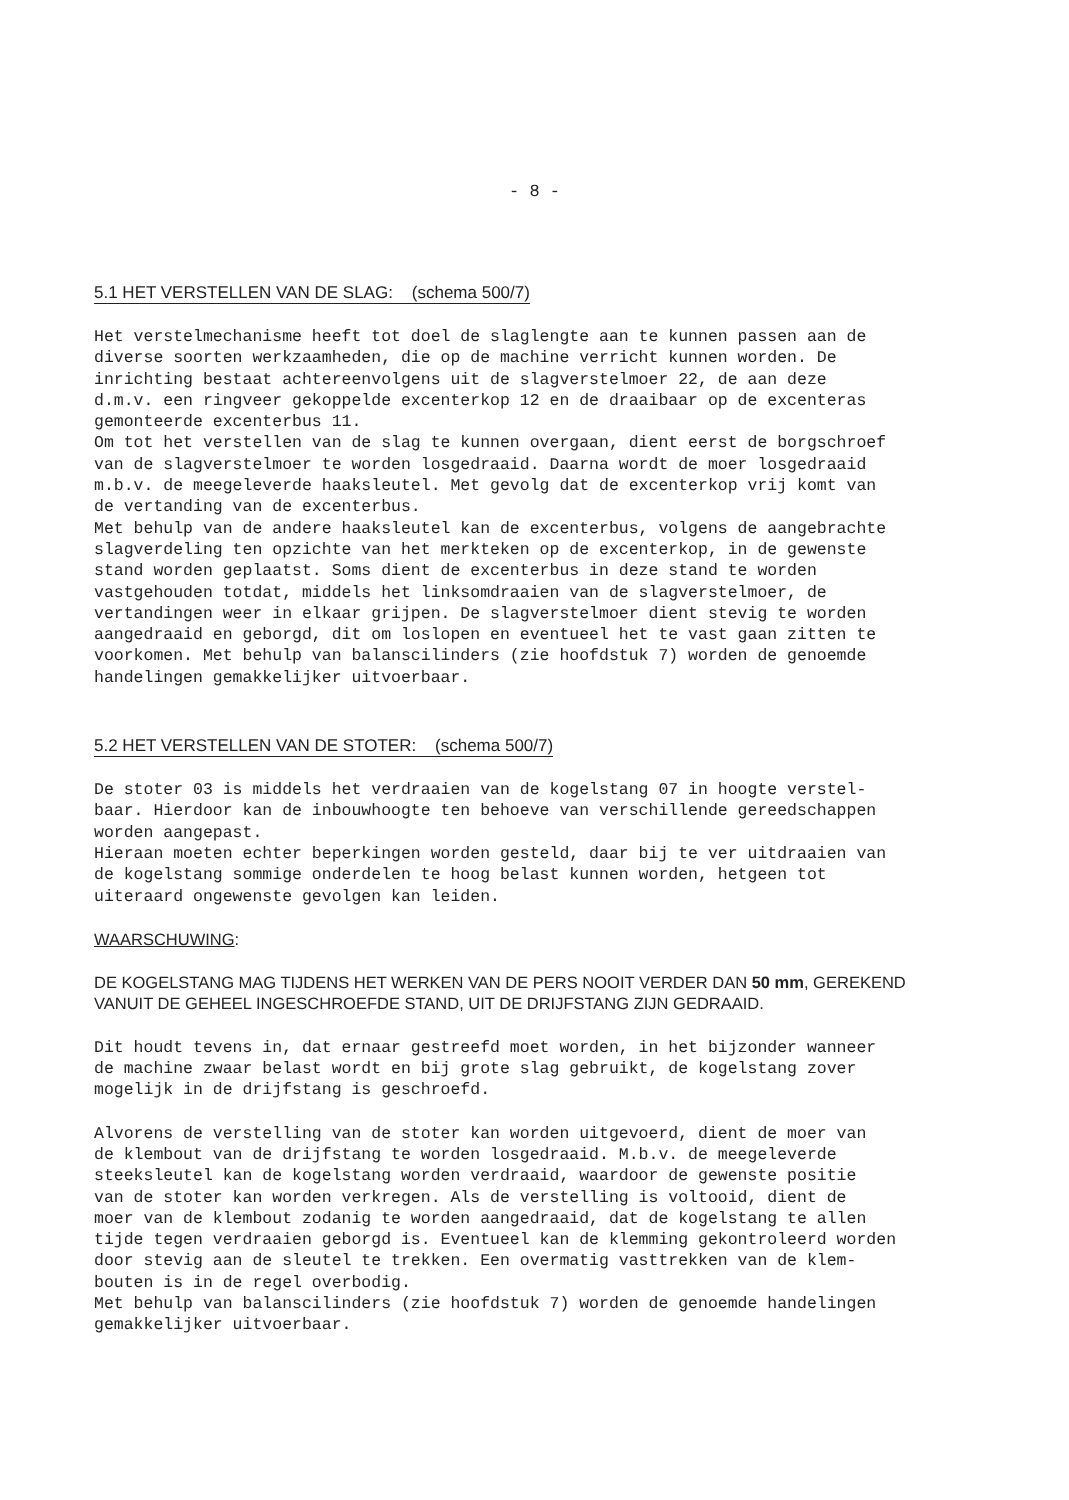- 8 -
5.1 HET VERSTELLEN VAN DE SLAG: (schema 500/7)
Het verstelmechanisme heeft tot doel de slaglengte aan te kunnen passen aan de diverse soorten werkzaamheden, die op de machine verricht kunnen worden. De inrichting bestaat achtereenvolgens uit de slagverstelmoer 22, de aan deze d.m.v. een ringveer gekoppelde excenterkop 12 en de draaibaar op de excenteras gemonteerde excenterbus 11. Om tot het verstellen van de slag te kunnen overgaan, dient eerst de borgschroef van de slagverstelmoer te worden losgedraaid. Daarna wordt de moer losgedraaid m.b.v. de meegeleverde haaksleutel. Met gevolg dat de excenterkop vrij komt van de vertanding van de excenterbus. Met behulp van de andere haaksleutel kan de excenterbus, volgens de aangebrachte slagverdeling ten opzichte van het merkteken op de excenterkop, in de gewenste stand worden geplaatst. Soms dient de excenterbus in deze stand te worden vastgehouden totdat, middels het linksomdraaien van de slagverstelmoer, de vertandingen weer in elkaar grijpen. De slagverstelmoer dient stevig te worden aangedraaid en geborgd, dit om loslopen en eventueel het te vast gaan zitten te voorkomen. Met behulp van balanscilinders (zie hoofdstuk 7) worden de genoemde handelingen gemakkelijker uitvoerbaar.
5.2 HET VERSTELLEN VAN DE STOTER: (schema 500/7)
De stoter 03 is middels het verdraaien van de kogelstang 07 in hoogte verstel- baar. Hierdoor kan de inbouwhoogte ten behoeve van verschillende gereedschappen worden aangepast. Hieraan moeten echter beperkingen worden gesteld, daar bij te ver uitdraaien van de kogelstang sommige onderdelen te hoog belast kunnen worden, hetgeen tot uiteraard ongewenste gevolgen kan leiden.
WAARSCHUWING:
DE KOGELSTANG MAG TIJDENS HET WERKEN VAN DE PERS NOOIT VERDER DAN 50 mm, GEREKEND VANUIT DE GEHEEL INGESCHROEFDE STAND, UIT DE DRIJFSTANG ZIJN GEDRAAID.
Dit houdt tevens in, dat ernaar gestreefd moet worden, in het bijzonder wanneer de machine zwaar belast wordt en bij grote slag gebruikt, de kogelstang zover mogelijk in de drijfstang is geschroefd.
Alvorens de verstelling van de stoter kan worden uitgevoerd, dient de moer van de klembout van de drijfstang te worden losgedraaid. M.b.v. de meegeleverde steeksleutel kan de kogelstang worden verdraaid, waardoor de gewenste positie van de stoter kan worden verkregen. Als de verstelling is voltooid, dient de moer van de klembout zodanig te worden aangedraaid, dat de kogelstang te allen tijde tegen verdraaien geborgd is. Eventueel kan de klemming gekontroleerd worden door stevig aan de sleutel te trekken. Een overmatig vasttrekken van de klem- bouten is in de regel overbodig. Met behulp van balanscilinders (zie hoofdstuk 7) worden de genoemde handelingen gemakkelijker uitvoerbaar.